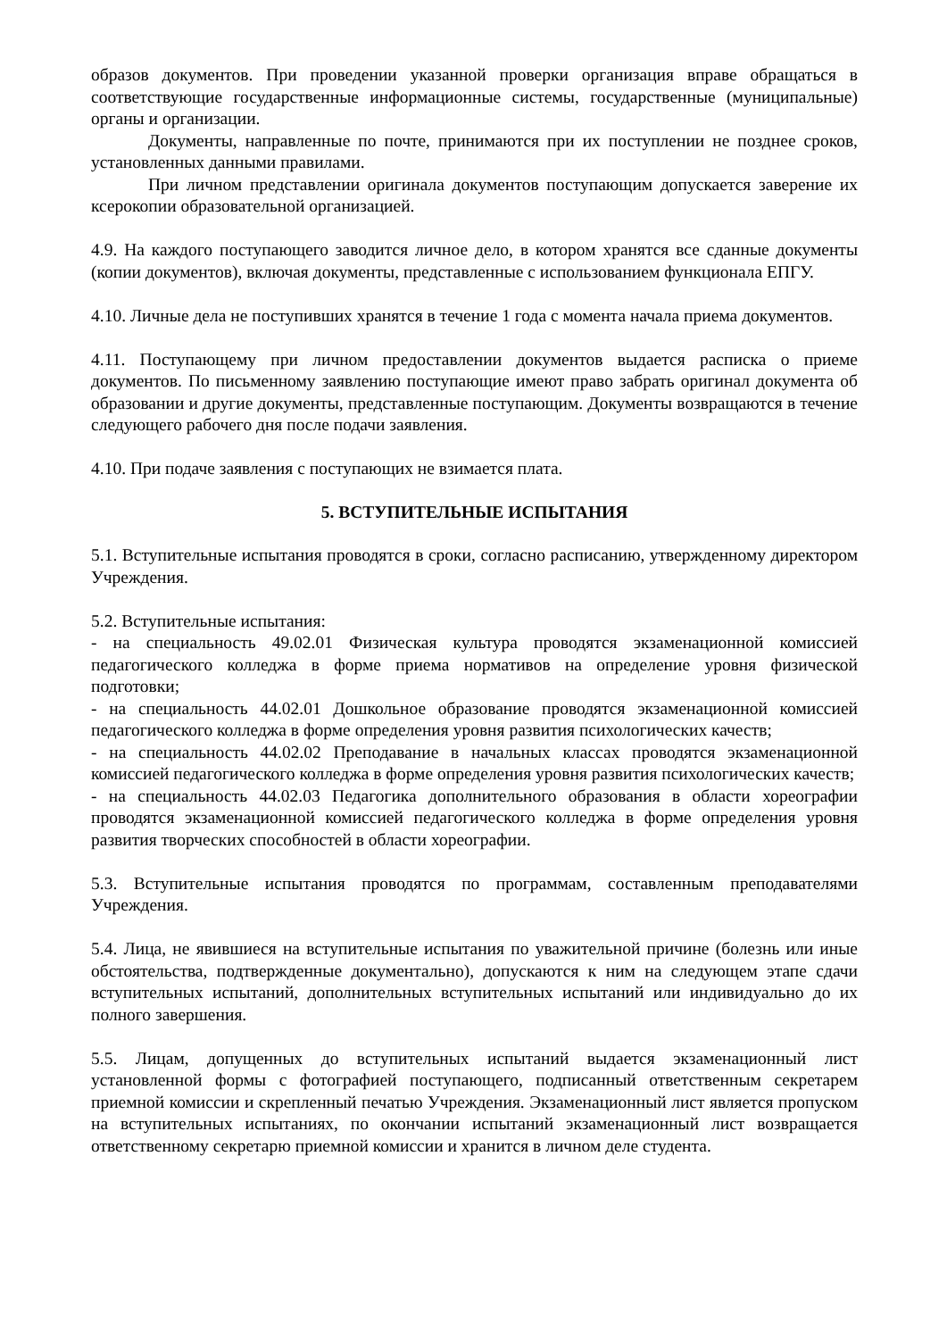образов документов. При проведении указанной проверки организация вправе обращаться в соответствующие государственные информационные системы, государственные (муниципальные) органы и организации.
Документы, направленные по почте, принимаются при их поступлении не позднее сроков, установленных данными правилами.
При личном представлении оригинала документов поступающим допускается заверение их ксерокопии образовательной организацией.
4.9. На каждого поступающего заводится личное дело, в котором хранятся все сданные документы (копии документов), включая документы, представленные с использованием функционала ЕПГУ.
4.10. Личные дела не поступивших хранятся в течение 1 года с момента начала приема документов.
4.11. Поступающему при личном предоставлении документов выдается расписка о приеме документов. По письменному заявлению поступающие имеют право забрать оригинал документа об образовании и другие документы, представленные поступающим. Документы возвращаются в течение следующего рабочего дня после подачи заявления.
4.10. При подаче заявления с поступающих не взимается плата.
5. ВСТУПИТЕЛЬНЫЕ ИСПЫТАНИЯ
5.1. Вступительные испытания проводятся в сроки, согласно расписанию, утвержденному директором Учреждения.
5.2. Вступительные испытания:
- на специальность 49.02.01 Физическая культура проводятся экзаменационной комиссией педагогического колледжа в форме приема нормативов на определение уровня физической подготовки;
- на специальность 44.02.01 Дошкольное образование проводятся экзаменационной комиссией педагогического колледжа в форме определения уровня развития психологических качеств;
- на специальность 44.02.02 Преподавание в начальных классах проводятся экзаменационной комиссией педагогического колледжа в форме определения уровня развития психологических качеств;
- на специальность 44.02.03 Педагогика дополнительного образования в области хореографии проводятся экзаменационной комиссией педагогического колледжа в форме определения уровня развития творческих способностей в области хореографии.
5.3. Вступительные испытания проводятся по программам, составленным преподавателями Учреждения.
5.4. Лица, не явившиеся на вступительные испытания по уважительной причине (болезнь или иные обстоятельства, подтвержденные документально), допускаются к ним на следующем этапе сдачи вступительных испытаний, дополнительных вступительных испытаний или индивидуально до их полного завершения.
5.5. Лицам, допущенных до вступительных испытаний выдается экзаменационный лист установленной формы с фотографией поступающего, подписанный ответственным секретарем приемной комиссии и скрепленный печатью Учреждения. Экзаменационный лист является пропуском на вступительных испытаниях, по окончании испытаний экзаменационный лист возвращается ответственному секретарю приемной комиссии и хранится в личном деле студента.